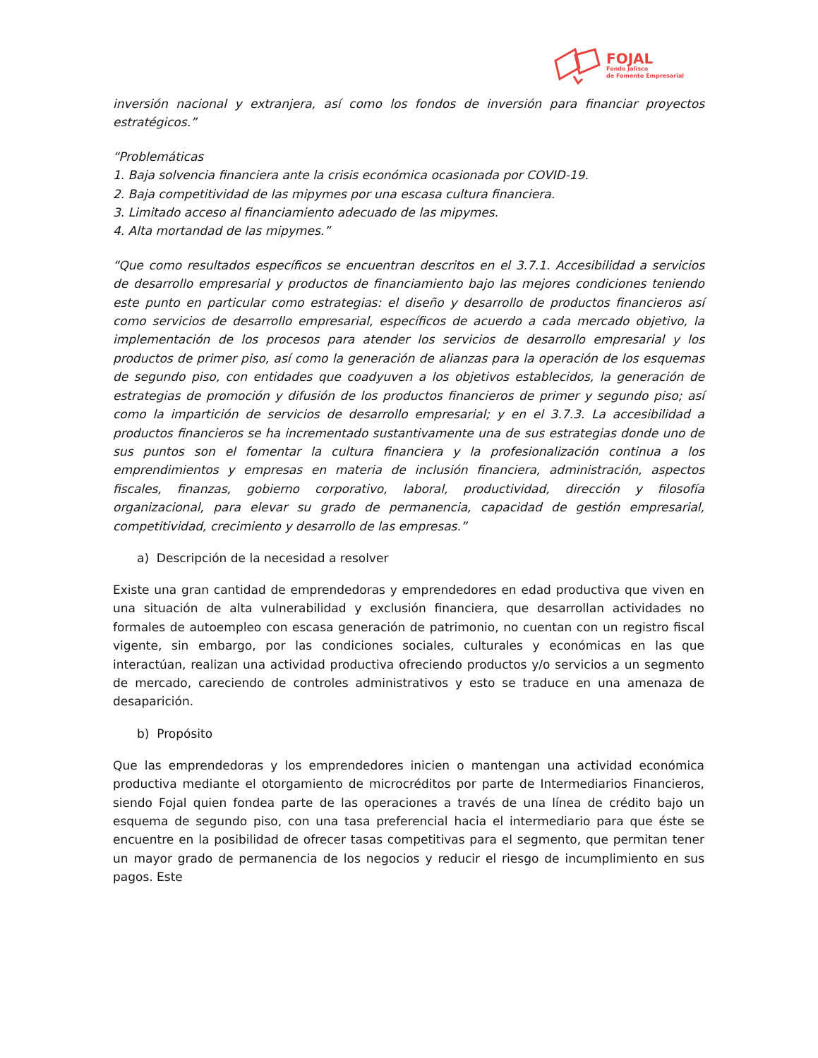FOJAL
Fondo Jalisco
de Fomento Empresarial
inversión nacional y extranjera, así como los fondos de inversión para financiar proyectos estratégicos.”
“Problemáticas
1. Baja solvencia financiera ante la crisis económica ocasionada por COVID-19.
2. Baja competitividad de las mipymes por una escasa cultura financiera.
3. Limitado acceso al financiamiento adecuado de las mipymes.
4. Alta mortandad de las mipymes.”
“Que como resultados específicos se encuentran descritos en el 3.7.1. Accesibilidad a servicios de desarrollo empresarial y productos de financiamiento bajo las mejores condiciones teniendo este punto en particular como estrategias: el diseño y desarrollo de productos financieros así como servicios de desarrollo empresarial, específicos de acuerdo a cada mercado objetivo, la implementación de los procesos para atender los servicios de desarrollo empresarial y los productos de primer piso, así como la generación de alianzas para la operación de los esquemas de segundo piso, con entidades que coadyuven a los objetivos establecidos, la generación de estrategias de promoción y difusión de los productos financieros de primer y segundo piso; así como la impartición de servicios de desarrollo empresarial; y en el 3.7.3. La accesibilidad a productos financieros se ha incrementado sustantivamente una de sus estrategias donde uno de sus puntos son el fomentar la cultura financiera y la profesionalización continua a los emprendimientos y empresas en materia de inclusión financiera, administración, aspectos fiscales, finanzas, gobierno corporativo, laboral, productividad, dirección y filosofía organizacional, para elevar su grado de permanencia, capacidad de gestión empresarial, competitividad, crecimiento y desarrollo de las empresas.”
a) Descripción de la necesidad a resolver
Existe una gran cantidad de emprendedoras y emprendedores en edad productiva que viven en una situación de alta vulnerabilidad y exclusión financiera, que desarrollan actividades no formales de autoempleo con escasa generación de patrimonio, no cuentan con un registro fiscal vigente, sin embargo, por las condiciones sociales, culturales y económicas en las que interactúan, realizan una actividad productiva ofreciendo productos y/o servicios a un segmento de mercado, careciendo de controles administrativos y esto se traduce en una amenaza de desaparición.
b) Propósito
Que las emprendedoras y los emprendedores inicien o mantengan una actividad económica productiva mediante el otorgamiento de microcréditos por parte de Intermediarios Financieros, siendo Fojal quien fondea parte de las operaciones a través de una línea de crédito bajo un esquema de segundo piso, con una tasa preferencial hacia el intermediario para que éste se encuentre en la posibilidad de ofrecer tasas competitivas para el segmento, que permitan tener un mayor grado de permanencia de los negocios y reducir el riesgo de incumplimiento en sus pagos. Este